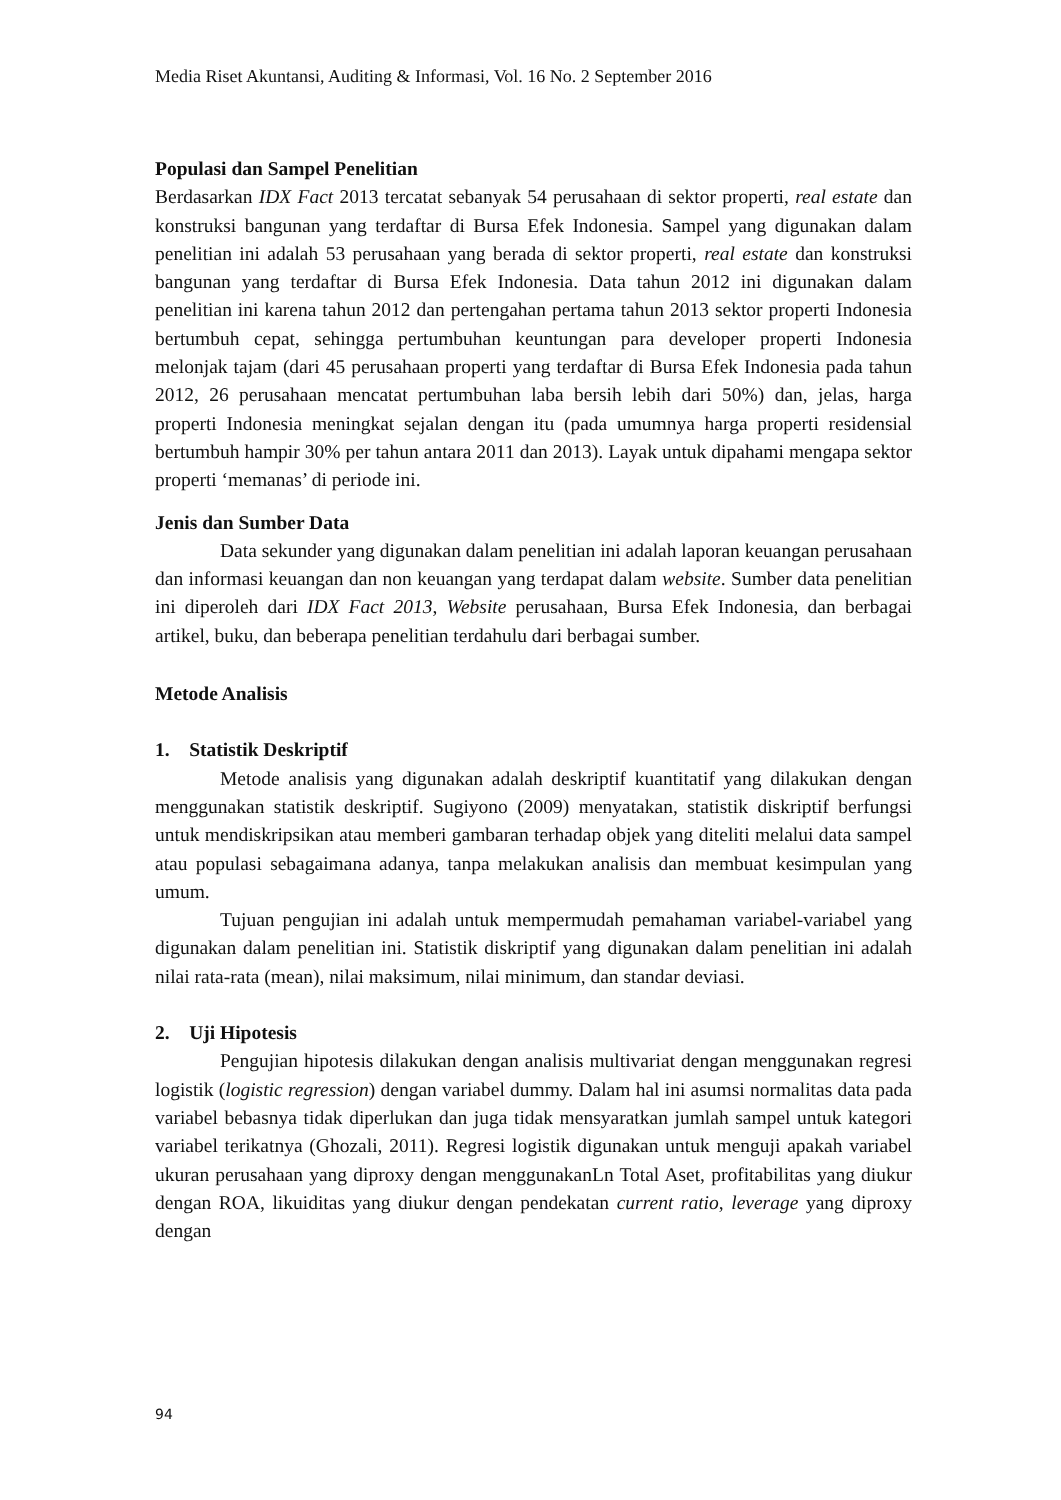Media Riset Akuntansi, Auditing & Informasi, Vol. 16 No. 2 September 2016
Populasi dan Sampel Penelitian
Berdasarkan IDX Fact 2013 tercatat sebanyak 54 perusahaan di sektor properti, real estate dan konstruksi bangunan yang terdaftar di Bursa Efek Indonesia. Sampel yang digunakan dalam penelitian ini adalah 53 perusahaan yang berada di sektor properti, real estate dan konstruksi bangunan yang terdaftar di Bursa Efek Indonesia. Data tahun 2012 ini digunakan dalam penelitian ini karena tahun 2012 dan pertengahan pertama tahun 2013 sektor properti Indonesia bertumbuh cepat, sehingga pertumbuhan keuntungan para developer properti Indonesia melonjak tajam (dari 45 perusahaan properti yang terdaftar di Bursa Efek Indonesia pada tahun 2012, 26 perusahaan mencatat pertumbuhan laba bersih lebih dari 50%) dan, jelas, harga properti Indonesia meningkat sejalan dengan itu (pada umumnya harga properti residensial bertumbuh hampir 30% per tahun antara 2011 dan 2013). Layak untuk dipahami mengapa sektor properti ‘memanas’ di periode ini.
Jenis dan Sumber Data
Data sekunder yang digunakan dalam penelitian ini adalah laporan keuangan perusahaan dan informasi keuangan dan non keuangan yang terdapat dalam website. Sumber data penelitian ini diperoleh dari IDX Fact 2013, Website perusahaan, Bursa Efek Indonesia, dan berbagai artikel, buku, dan beberapa penelitian terdahulu dari berbagai sumber.
Metode Analisis
1. Statistik Deskriptif
Metode analisis yang digunakan adalah deskriptif kuantitatif yang dilakukan dengan menggunakan statistik deskriptif. Sugiyono (2009) menyatakan, statistik diskriptif berfungsi untuk mendiskripsikan atau memberi gambaran terhadap objek yang diteliti melalui data sampel atau populasi sebagaimana adanya, tanpa melakukan analisis dan membuat kesimpulan yang umum.
Tujuan pengujian ini adalah untuk mempermudah pemahaman variabel-variabel yang digunakan dalam penelitian ini. Statistik diskriptif yang digunakan dalam penelitian ini adalah nilai rata-rata (mean), nilai maksimum, nilai minimum, dan standar deviasi.
2. Uji Hipotesis
Pengujian hipotesis dilakukan dengan analisis multivariat dengan menggunakan regresi logistik (logistic regression) dengan variabel dummy. Dalam hal ini asumsi normalitas data pada variabel bebasnya tidak diperlukan dan juga tidak mensyaratkan jumlah sampel untuk kategori variabel terikatnya (Ghozali, 2011). Regresi logistik digunakan untuk menguji apakah variabel ukuran perusahaan yang diproxy dengan menggunakanLn Total Aset, profitabilitas yang diukur dengan ROA, likuiditas yang diukur dengan pendekatan current ratio, leverage yang diproxy dengan
94